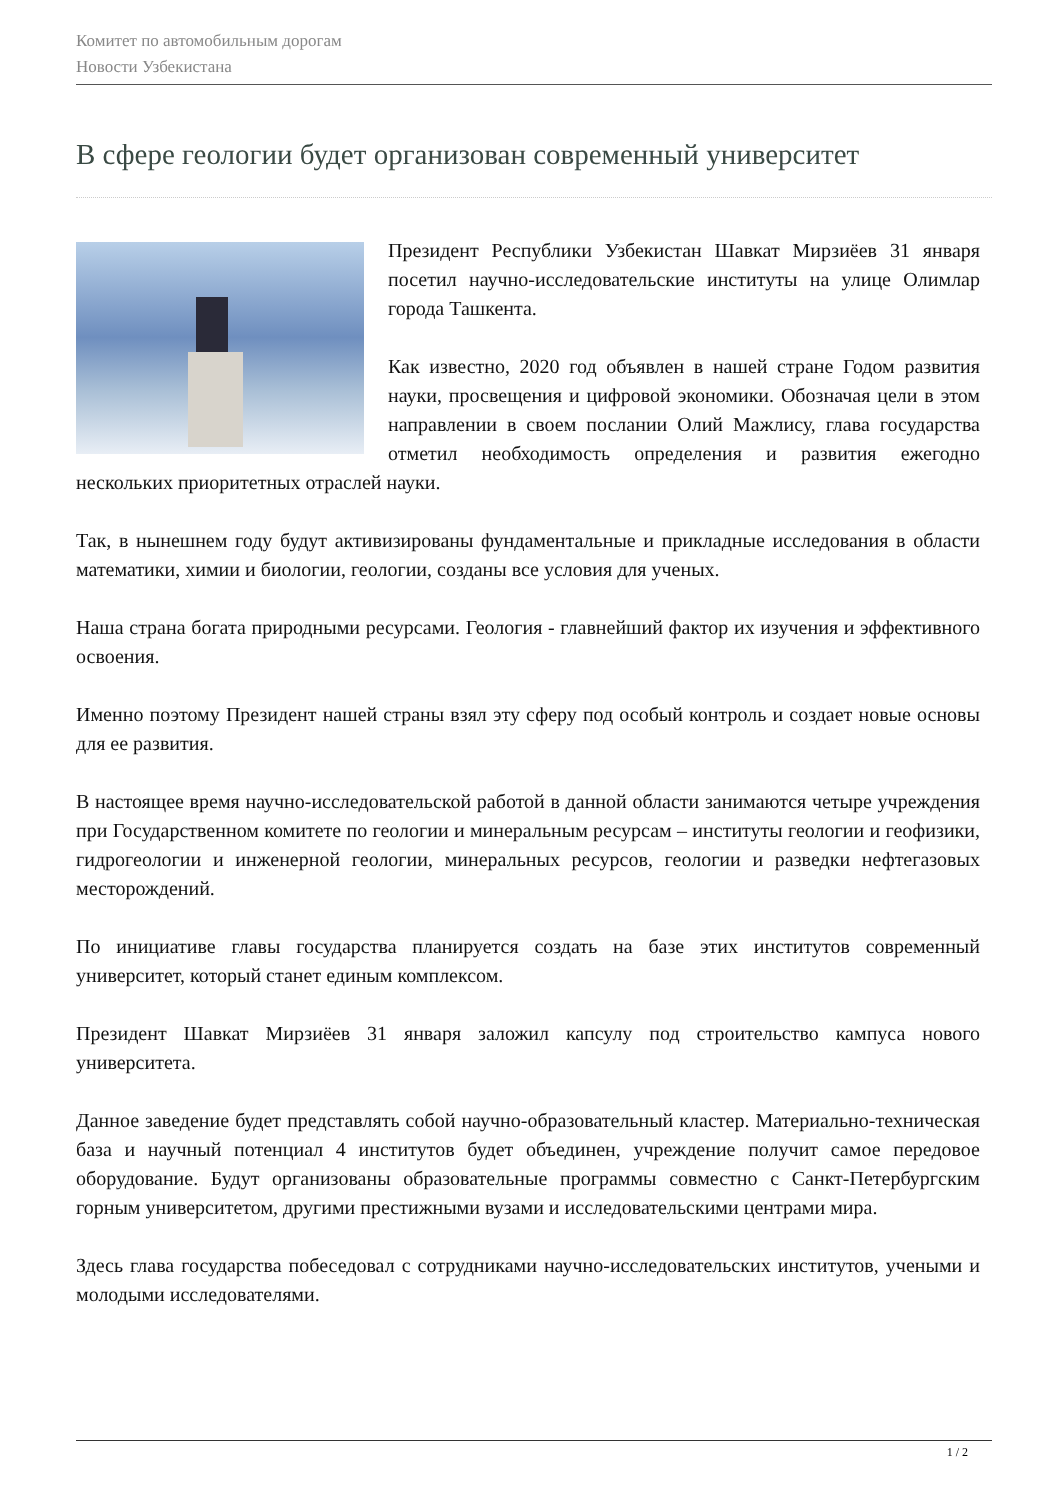Комитет по автомобильным дорогам
Новости Узбекистана
В сфере геологии будет организован современный университет
Президент Республики Узбекистан Шавкат Мирзиёев 31 января посетил научно-исследовательские институты на улице Олимлар города Ташкента.
Как известно, 2020 год объявлен в нашей стране Годом развития науки, просвещения и цифровой экономики. Обозначая цели в этом направлении в своем послании Олий Мажлису, глава государства отметил необходимость определения и развития ежегодно нескольких приоритетных отраслей науки.
Так, в нынешнем году будут активизированы фундаментальные и прикладные исследования в области математики, химии и биологии, геологии, созданы все условия для ученых.
Наша страна богата природными ресурсами. Геология - главнейший фактор их изучения и эффективного освоения.
Именно поэтому Президент нашей страны взял эту сферу под особый контроль и создает новые основы для ее развития.
В настоящее время научно-исследовательской работой в данной области занимаются четыре учреждения при Государственном комитете по геологии и минеральным ресурсам – институты геологии и геофизики, гидрогеологии и инженерной геологии, минеральных ресурсов, геологии и разведки нефтегазовых месторождений.
По инициативе главы государства планируется создать на базе этих институтов современный университет, который станет единым комплексом.
Президент Шавкат Мирзиёев 31 января заложил капсулу под строительство кампуса нового университета.
Данное заведение будет представлять собой научно-образовательный кластер. Материально-техническая база и научный потенциал 4 институтов будет объединен, учреждение получит самое передовое оборудование. Будут организованы образовательные программы совместно с Санкт-Петербургским горным университетом, другими престижными вузами и исследовательскими центрами мира.
Здесь глава государства побеседовал с сотрудниками научно-исследовательских институтов, учеными и молодыми исследователями.
1 / 2